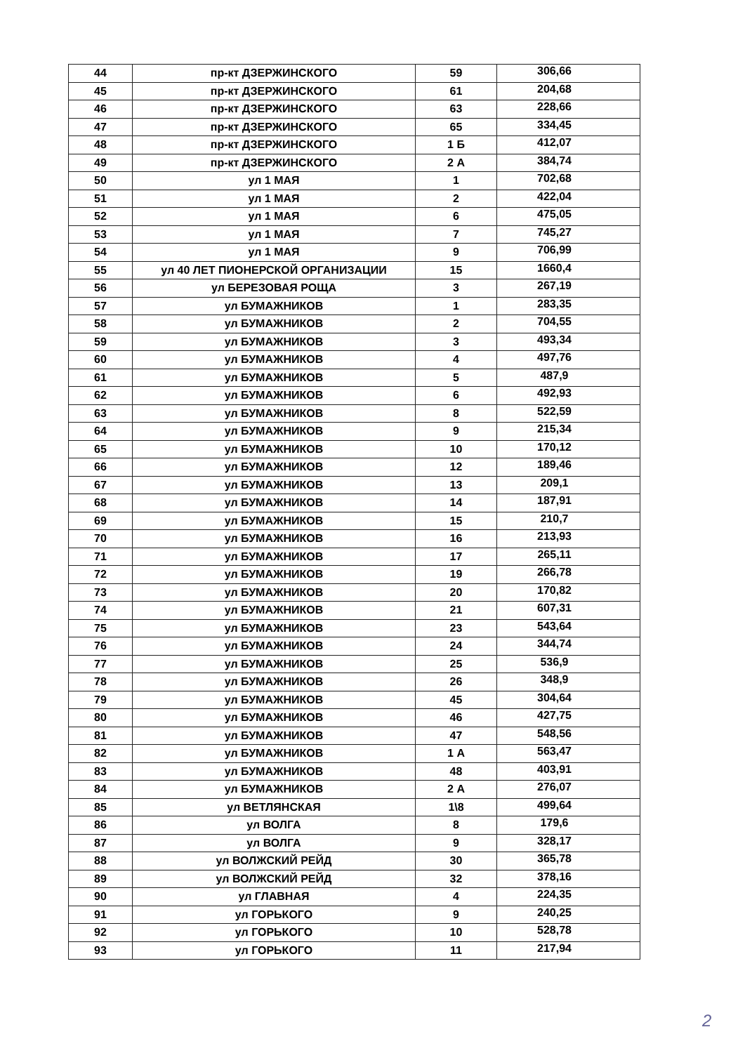| 44 | пр-кт ДЗЕРЖИНСКОГО | 59 | 306,66 |
| 45 | пр-кт ДЗЕРЖИНСКОГО | 61 | 204,68 |
| 46 | пр-кт ДЗЕРЖИНСКОГО | 63 | 228,66 |
| 47 | пр-кт ДЗЕРЖИНСКОГО | 65 | 334,45 |
| 48 | пр-кт ДЗЕРЖИНСКОГО | 1 Б | 412,07 |
| 49 | пр-кт ДЗЕРЖИНСКОГО | 2 А | 384,74 |
| 50 | ул 1 МАЯ | 1 | 702,68 |
| 51 | ул 1 МАЯ | 2 | 422,04 |
| 52 | ул 1 МАЯ | 6 | 475,05 |
| 53 | ул 1 МАЯ | 7 | 745,27 |
| 54 | ул 1 МАЯ | 9 | 706,99 |
| 55 | ул 40 ЛЕТ ПИОНЕРСКОЙ ОРГАНИЗАЦИИ | 15 | 1660,4 |
| 56 | ул БЕРЕЗОВАЯ РОЩА | 3 | 267,19 |
| 57 | ул БУМАЖНИКОВ | 1 | 283,35 |
| 58 | ул БУМАЖНИКОВ | 2 | 704,55 |
| 59 | ул БУМАЖНИКОВ | 3 | 493,34 |
| 60 | ул БУМАЖНИКОВ | 4 | 497,76 |
| 61 | ул БУМАЖНИКОВ | 5 | 487,9 |
| 62 | ул БУМАЖНИКОВ | 6 | 492,93 |
| 63 | ул БУМАЖНИКОВ | 8 | 522,59 |
| 64 | ул БУМАЖНИКОВ | 9 | 215,34 |
| 65 | ул БУМАЖНИКОВ | 10 | 170,12 |
| 66 | ул БУМАЖНИКОВ | 12 | 189,46 |
| 67 | ул БУМАЖНИКОВ | 13 | 209,1 |
| 68 | ул БУМАЖНИКОВ | 14 | 187,91 |
| 69 | ул БУМАЖНИКОВ | 15 | 210,7 |
| 70 | ул БУМАЖНИКОВ | 16 | 213,93 |
| 71 | ул БУМАЖНИКОВ | 17 | 265,11 |
| 72 | ул БУМАЖНИКОВ | 19 | 266,78 |
| 73 | ул БУМАЖНИКОВ | 20 | 170,82 |
| 74 | ул БУМАЖНИКОВ | 21 | 607,31 |
| 75 | ул БУМАЖНИКОВ | 23 | 543,64 |
| 76 | ул БУМАЖНИКОВ | 24 | 344,74 |
| 77 | ул БУМАЖНИКОВ | 25 | 536,9 |
| 78 | ул БУМАЖНИКОВ | 26 | 348,9 |
| 79 | ул БУМАЖНИКОВ | 45 | 304,64 |
| 80 | ул БУМАЖНИКОВ | 46 | 427,75 |
| 81 | ул БУМАЖНИКОВ | 47 | 548,56 |
| 82 | ул БУМАЖНИКОВ | 1 А | 563,47 |
| 83 | ул БУМАЖНИКОВ | 48 | 403,91 |
| 84 | ул БУМАЖНИКОВ | 2 А | 276,07 |
| 85 | ул ВЕТЛЯНСКАЯ | 1\8 | 499,64 |
| 86 | ул ВОЛГА | 8 | 179,6 |
| 87 | ул ВОЛГА | 9 | 328,17 |
| 88 | ул ВОЛЖСКИЙ РЕЙД | 30 | 365,78 |
| 89 | ул ВОЛЖСКИЙ РЕЙД | 32 | 378,16 |
| 90 | ул ГЛАВНАЯ | 4 | 224,35 |
| 91 | ул ГОРЬКОГО | 9 | 240,25 |
| 92 | ул ГОРЬКОГО | 10 | 528,78 |
| 93 | ул ГОРЬКОГО | 11 | 217,94 |
2